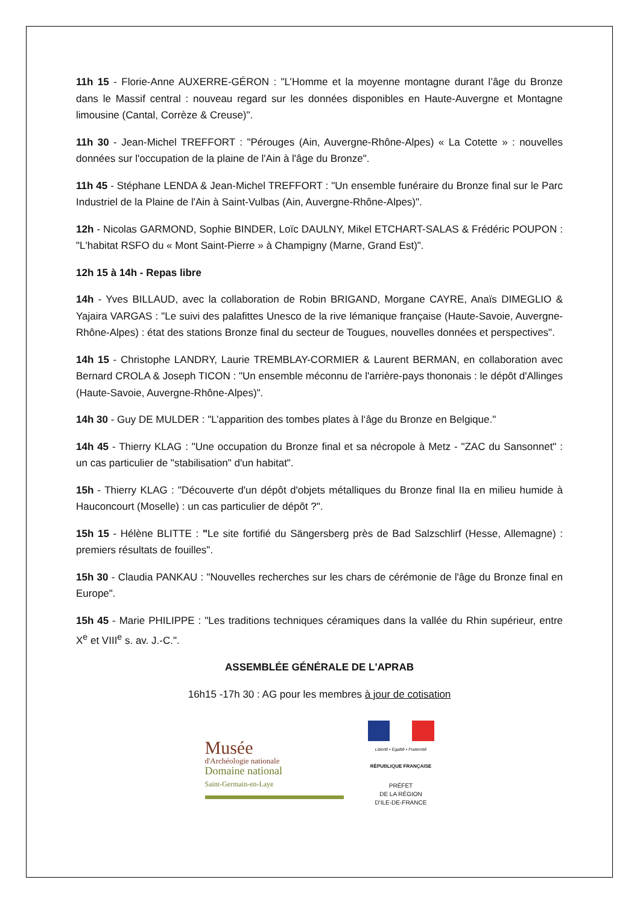11h 15 - Florie-Anne AUXERRE-GÉRON : "L’Homme et la moyenne montagne durant l’âge du Bronze dans le Massif central : nouveau regard sur les données disponibles en Haute-Auvergne et Montagne limousine (Cantal, Corrèze & Creuse)".
11h 30 - Jean-Michel TREFFORT : "Pérouges (Ain, Auvergne-Rhône-Alpes) « La Cotette » : nouvelles données sur l'occupation de la plaine de l'Ain à l'âge du Bronze".
11h 45 - Stéphane LENDA & Jean-Michel TREFFORT : "Un ensemble funéraire du Bronze final sur le Parc Industriel de la Plaine de l'Ain à Saint-Vulbas (Ain, Auvergne-Rhône-Alpes)".
12h - Nicolas GARMOND, Sophie BINDER, Loïc DAULNY, Mikel ETCHART-SALAS & Frédéric POUPON : "L'habitat RSFO du « Mont Saint-Pierre » à Champigny (Marne, Grand Est)".
12h 15 à 14h - Repas libre
14h - Yves BILLAUD, avec la collaboration de Robin BRIGAND, Morgane CAYRE, Anaïs DIMEGLIO & Yajaira VARGAS : "Le suivi des palafittes Unesco de la rive lémanique française (Haute-Savoie, Auvergne-Rhône-Alpes) : état des stations Bronze final du secteur de Tougues, nouvelles données et perspectives".
14h 15 - Christophe LANDRY, Laurie TREMBLAY-CORMIER & Laurent BERMAN, en collaboration avec Bernard CROLA & Joseph TICON : "Un ensemble méconnu de l'arrière-pays thononais : le dépôt d'Allinges (Haute-Savoie, Auvergne-Rhône-Alpes)".
14h 30 - Guy DE MULDER : "L’apparition des tombes plates à l‘âge du Bronze en Belgique."
14h 45 - Thierry KLAG : "Une occupation du Bronze final et sa nécropole à Metz - "ZAC du Sansonnet" : un cas particulier de "stabilisation" d'un habitat".
15h - Thierry KLAG : "Découverte d'un dépôt d'objets métalliques du Bronze final IIa en milieu humide à Hauconcourt (Moselle) : un cas particulier de dépôt ?".
15h 15 - Hélène BLITTE : "Le site fortifié du Sängersberg près de Bad Salzschlirf (Hesse, Allemagne) : premiers résultats de fouilles".
15h 30 - Claudia PANKAU : "Nouvelles recherches sur les chars de cérémonie de l'âge du Bronze final en Europe".
15h 45 - Marie PHILIPPE : "Les traditions techniques céramiques dans la vallée du Rhin supérieur, entre X<sup>e</sup> et VIII<sup>e</sup> s. av. J.-C.".
ASSEMBLÉE GÉNÉRALE DE L'APRAB
16h15 -17h 30 : AG pour les membres à jour de cotisation
Musée
d'Archéologie nationale
Domaine national
Saint-Germain-en-Laye
Liberté • Égalité • Fraternité
RÉPUBLIQUE FRANÇAISE
PRÉFET
DE LA RÉGION
D'ILE-DE-FRANCE